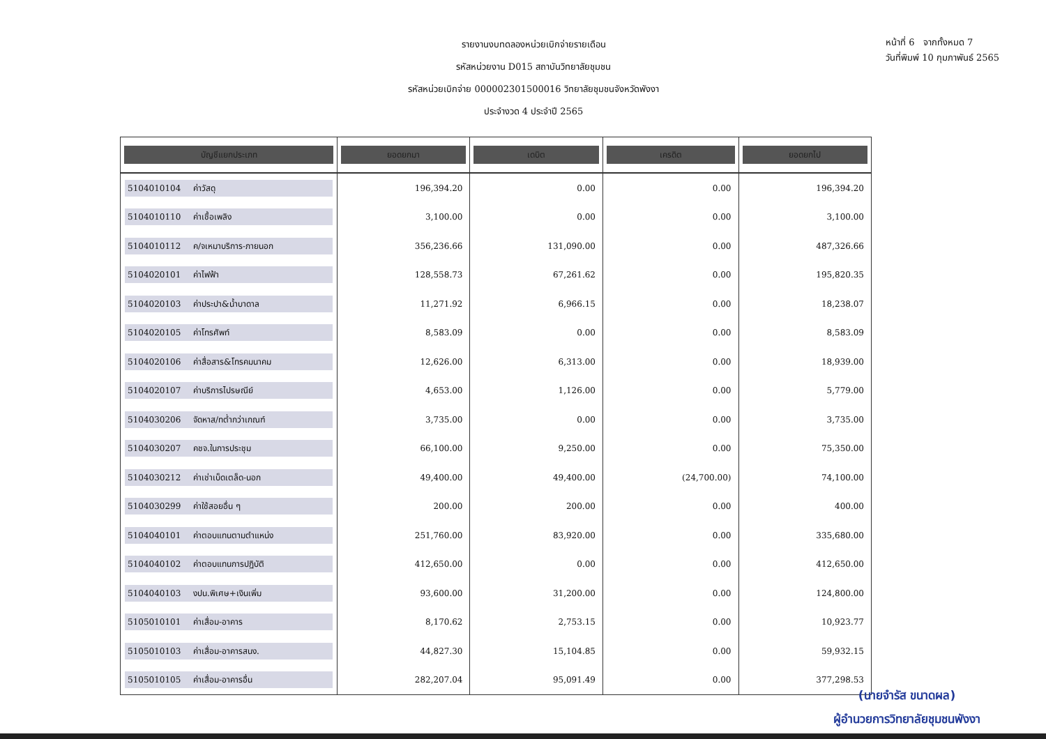รายงานงบทดลองหน่วยเบิกจ่ายรายเดือน
รหัสหน่วยงาน D015 สถาบันวิทยาลัยชุมชน
รหัสหน่วยเบิกจ่าย 000002301500016 วิทยาลัยชุมชนจังหวัดพังงา
ประจำงวด 4 ประจำปี 2565
หน้าที่ 6 จากทั้งหมด 7
วันที่พิมพ์ 10 กุมภาพันธ์ 2565
| บัญชีแยกประเภท | ยอดยกมา | เดบิต | เครดิต | ยอดยกไป |
| --- | --- | --- | --- | --- |
| 5104010104 ค่าวัสดุ | 196,394.20 | 0.00 | 0.00 | 196,394.20 |
| 5104010110 ค่าเชื้อเพลิง | 3,100.00 | 0.00 | 0.00 | 3,100.00 |
| 5104010112 ค/จเหมาบริการ-ภายนอก | 356,236.66 | 131,090.00 | 0.00 | 487,326.66 |
| 5104020101 ค่าไฟฟ้า | 128,558.73 | 67,261.62 | 0.00 | 195,820.35 |
| 5104020103 ค่าประปา&น้ำบาดาล | 11,271.92 | 6,966.15 | 0.00 | 18,238.07 |
| 5104020105 ค่าโทรศัพท์ | 8,583.09 | 0.00 | 0.00 | 8,583.09 |
| 5104020106 ค่าสื่อสาร&โทรคมนาคม | 12,626.00 | 6,313.00 | 0.00 | 18,939.00 |
| 5104020107 ค่าบริการไปรษณีย์ | 4,653.00 | 1,126.00 | 0.00 | 5,779.00 |
| 5104030206 จัดหาส/ทต่ำกว่าเกณฑ์ | 3,735.00 | 0.00 | 0.00 | 3,735.00 |
| 5104030207 คชจ.ในการประชุม | 66,100.00 | 9,250.00 | 0.00 | 75,350.00 |
| 5104030212 ค่าเช่าเบ็ดเตล็ด-นอก | 49,400.00 | 49,400.00 | (24,700.00) | 74,100.00 |
| 5104030299 ค่าใช้สอยอื่น ๆ | 200.00 | 200.00 | 0.00 | 400.00 |
| 5104040101 ค่าตอบแทนตามตำแหน่ง | 251,760.00 | 83,920.00 | 0.00 | 335,680.00 |
| 5104040102 ค่าตอบแทนการปฏิบัติ | 412,650.00 | 0.00 | 0.00 | 412,650.00 |
| 5104040103 งปน.พิเศษ+เงินเพิ่ม | 93,600.00 | 31,200.00 | 0.00 | 124,800.00 |
| 5105010101 ค่าเสื่อม-อาคาร | 8,170.62 | 2,753.15 | 0.00 | 10,923.77 |
| 5105010103 ค่าเสื่อม-อาคารสนง. | 44,827.30 | 15,104.85 | 0.00 | 59,932.15 |
| 5105010105 ค่าเสื่อม-อาคารอื่น | 282,207.04 | 95,091.49 | 0.00 | 377,298.53 |
(นายจำรัส ขนาดผล)
ผู้อำนวยการวิทยาลัยชุมชนพังงา